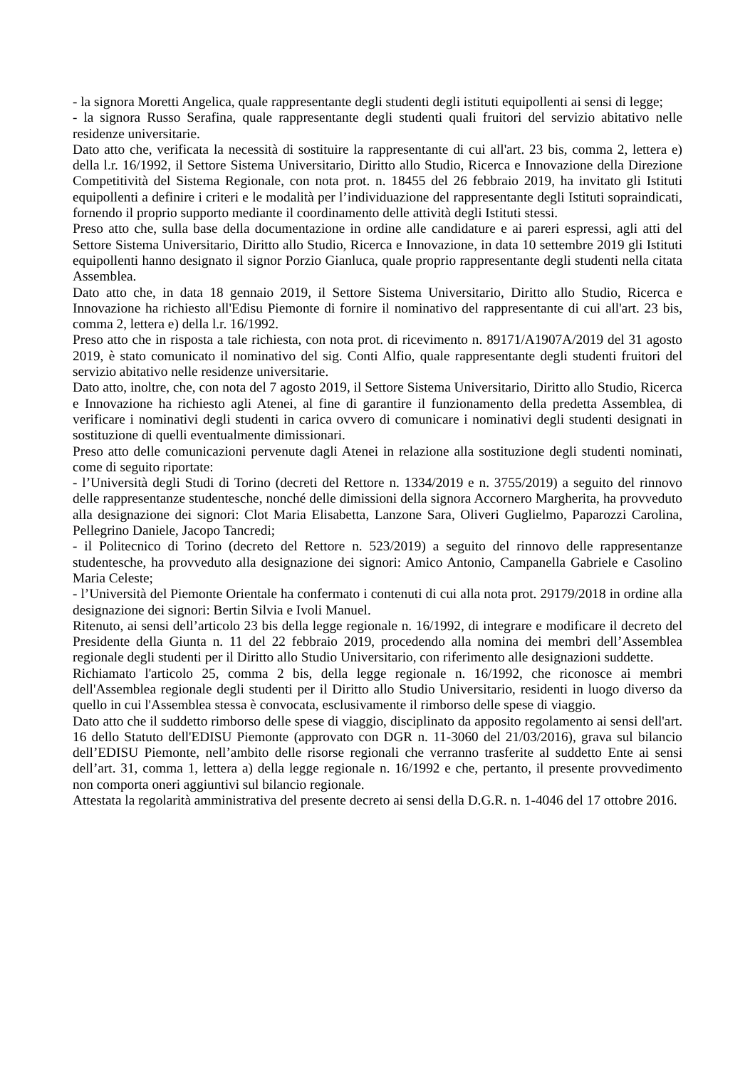- la signora Moretti Angelica, quale rappresentante degli studenti degli istituti equipollenti ai sensi di legge;
- la signora Russo Serafina, quale rappresentante degli studenti quali fruitori del servizio abitativo nelle residenze universitarie.
Dato atto che, verificata la necessità di sostituire la rappresentante di cui all'art. 23 bis, comma 2, lettera e) della l.r. 16/1992, il Settore Sistema Universitario, Diritto allo Studio, Ricerca e Innovazione della Direzione Competitività del Sistema Regionale, con nota prot. n. 18455 del 26 febbraio 2019, ha invitato gli Istituti equipollenti a definire i criteri e le modalità per l’individuazione del rappresentante degli Istituti sopraindicati, fornendo il proprio supporto mediante il coordinamento delle attività degli Istituti stessi.
Preso atto che, sulla base della documentazione in ordine alle candidature e ai pareri espressi, agli atti del Settore Sistema Universitario, Diritto allo Studio, Ricerca e Innovazione, in data 10 settembre 2019 gli Istituti equipollenti hanno designato il signor Porzio Gianluca, quale proprio rappresentante degli studenti nella citata Assemblea.
Dato atto che, in data 18 gennaio 2019, il Settore Sistema Universitario, Diritto allo Studio, Ricerca e Innovazione ha richiesto all'Edisu Piemonte di fornire il nominativo del rappresentante di cui all'art. 23 bis, comma 2, lettera e) della l.r. 16/1992.
Preso atto che in risposta a tale richiesta, con nota prot. di ricevimento n. 89171/A1907A/2019 del 31 agosto 2019, è stato comunicato il nominativo del sig. Conti Alfio, quale rappresentante degli studenti fruitori del servizio abitativo nelle residenze universitarie.
Dato atto, inoltre, che, con nota del 7 agosto 2019, il Settore Sistema Universitario, Diritto allo Studio, Ricerca e Innovazione ha richiesto agli Atenei, al fine di garantire il funzionamento della predetta Assemblea, di verificare i nominativi degli studenti in carica ovvero di comunicare i nominativi degli studenti designati in sostituzione di quelli eventualmente dimissionari.
Preso atto delle comunicazioni pervenute dagli Atenei in relazione alla sostituzione degli studenti nominati, come di seguito riportate:
- l’Università degli Studi di Torino (decreti del Rettore n. 1334/2019 e n. 3755/2019) a seguito del rinnovo delle rappresentanze studentesche, nonché delle dimissioni della signora Accornero Margherita, ha provveduto alla designazione dei signori: Clot Maria Elisabetta, Lanzone Sara, Oliveri Guglielmo, Paparozzi Carolina, Pellegrino Daniele, Jacopo Tancredi;
- il Politecnico di Torino (decreto del Rettore n. 523/2019) a seguito del rinnovo delle rappresentanze studentesche, ha provveduto alla designazione dei signori: Amico Antonio, Campanella Gabriele e Casolino Maria Celeste;
- l’Università del Piemonte Orientale ha confermato i contenuti di cui alla nota prot. 29179/2018 in ordine alla designazione dei signori: Bertin Silvia e Ivoli Manuel.
Ritenuto, ai sensi dell’articolo 23 bis della legge regionale n. 16/1992, di integrare e modificare il decreto del Presidente della Giunta n. 11 del 22 febbraio 2019, procedendo alla nomina dei membri dell’Assemblea regionale degli studenti per il Diritto allo Studio Universitario, con riferimento alle designazioni suddette.
Richiamato l'articolo 25, comma 2 bis, della legge regionale n. 16/1992, che riconosce ai membri dell'Assemblea regionale degli studenti per il Diritto allo Studio Universitario, residenti in luogo diverso da quello in cui l'Assemblea stessa è convocata, esclusivamente il rimborso delle spese di viaggio.
Dato atto che il suddetto rimborso delle spese di viaggio, disciplinato da apposito regolamento ai sensi dell'art. 16 dello Statuto dell'EDISU Piemonte (approvato con DGR n. 11-3060 del 21/03/2016), grava sul bilancio dell’EDISU Piemonte, nell’ambito delle risorse regionali che verranno trasferite al suddetto Ente ai sensi dell’art. 31, comma 1, lettera a) della legge regionale n. 16/1992 e che, pertanto, il presente provvedimento non comporta oneri aggiuntivi sul bilancio regionale.
Attestata la regolarità amministrativa del presente decreto ai sensi della D.G.R. n. 1-4046 del 17 ottobre 2016.